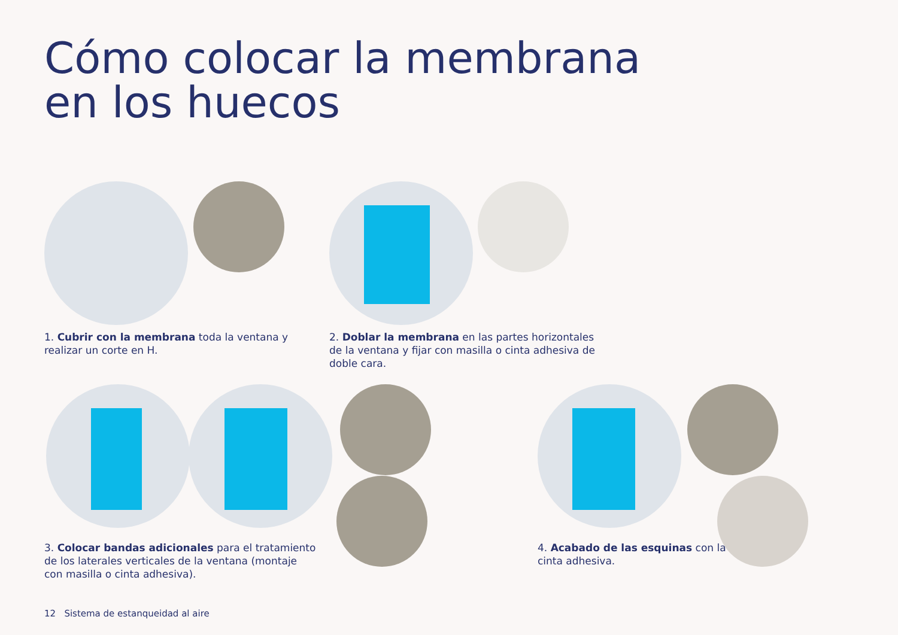Cómo colocar la membrana
en los huecos
1. Cubrir con la membrana toda la ventana y
realizar un corte en H.
2. Doblar la membrana en las partes horizontales
de la ventana y fijar con masilla o cinta adhesiva de
doble cara.
3. Colocar bandas adicionales para el tratamiento
de los laterales verticales de la ventana (montaje
con masilla o cinta adhesiva).
4. Acabado de las esquinas con la
cinta adhesiva.
12 Sistema de estanqueidad al aire